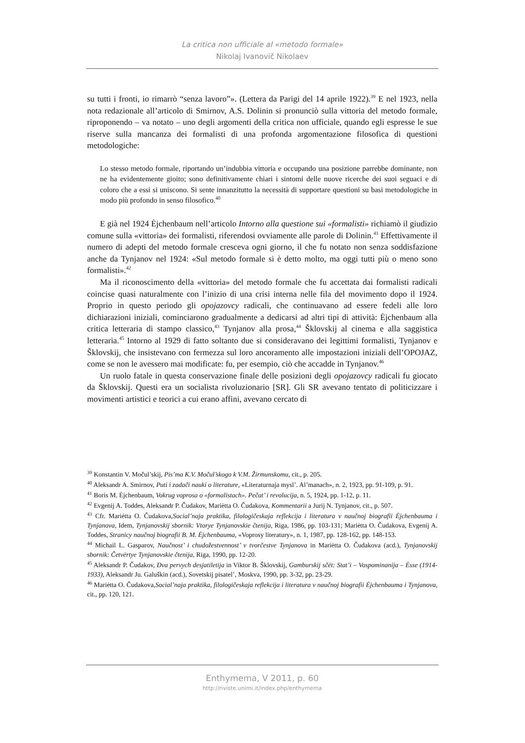La critica non ufficiale al «metodo formale»
Nikolaj Ivanovič Nikolaev
su tutti i fronti, io rimarrò “senza lavoro”». (Lettera da Parigi del 14 aprile 1922).<sup>39</sup> E nel 1923, nella nota redazionale all’articolo di Smirnov, A.S. Dolinin si pronunciò sulla vittoria del metodo formale, riproponendo – va notato – uno degli argomenti della critica non ufficiale, quando egli espresse le sue riserve sulla mancanza dei formalisti di una profonda argomentazione filosofica di questioni metodologiche:
Lo stesso metodo formale, riportando un’indubbia vittoria e occupando una posizione parrebbe dominante, non ne ha evidentemente gioito; sono definitivamente chiari i sintomi delle nuove ricerche dei suoi seguaci e di coloro che a essi si uniscono. Si sente innanzitutto la necessità di supportare questioni su basi metodologiche in modo più profondo in senso filosofico.<sup>40</sup>
E già nel 1924 Ėjchenbaum nell’articolo Intorno alla questione sui «formalisti» richiamò il giudizio comune sulla «vittoria» dei formalisti, riferendosi ovviamente alle parole di Dolinin.<sup>41</sup> Effettivamente il numero di adepti del metodo formale cresceva ogni giorno, il che fu notato non senza soddisfazione anche da Tynjanov nel 1924: «Sul metodo formale si è detto molto, ma oggi tutti più o meno sono formalisti».<sup>42</sup>
Ma il riconoscimento della «vittoria» del metodo formale che fu accettata dai formalisti radicali coincise quasi naturalmente con l’inizio di una crisi interna nelle fila del movimento dopo il 1924. Proprio in questo periodo gli opojazovcy radicali, che continuavano ad essere fedeli alle loro dichiarazioni iniziali, cominciarono gradualmente a dedicarsi ad altri tipi di attività: Ėjchenbaum alla critica letteraria di stampo classico,<sup>43</sup> Tynjanov alla prosa,<sup>44</sup> Šklovskij al cinema e alla saggistica letteraria.<sup>45</sup> Intorno al 1929 di fatto soltanto due si consideravano dei legittimi formalisti, Tynjanov e Šklovskij, che insistevano con fermezza sul loro ancoramento alle impostazioni iniziali dell’OPOJAZ, come se non le avessero mai modificate: fu, per esempio, ciò che accadde in Tynjanov.<sup>46</sup>
Un ruolo fatale in questa conservazione finale delle posizioni degli opojazovcy radicali fu giocato da Šklovskij. Questi era un socialista rivoluzionario [SR]. Gli SR avevano tentato di politicizzare i movimenti artistici e teorici a cui erano affini, avevano cercato di
<sup>39</sup> Konstantin V. Močul’skij, Pis’ma K.V. Močul’skogo k V.M. Žirmunskomu, cit., p. 205.
<sup>40</sup> Aleksandr A. Smirnov, Puti i zadači nauki o literature, «Literaturnaja mysl’. Al’manach», n. 2, 1923, pp. 91-109, p. 91.
<sup>41</sup> Boris M. Ėjchenbaum, Vokrug voprosa o «formalistach». Pečat’ i revolucija, n. 5, 1924, pp. 1-12, p. 11.
<sup>42</sup> Evgenij A. Toddes, Aleksandr P. Čudakov, Mariėtta O. Čudakova, Kommentarii a Jurij N. Tynjanov, cit., p. 507.
<sup>43</sup> Cfr. Mariėtta O. Čudakova,Social’naja praktika, filologičeskaja reflekcija i literatura v naučnoj biografii Ėjchenbauma i Tynjanova, Idem, Tynjanovskij sbornik: Vtorye Tynjanovskie čtenija, Riga, 1986, pp. 103-131; Mariėtta O. Čudakova, Evgenij A. Toddes, Stranicy naučnoj biografii B. M. Ėjchenbauma, «Voprosy literatury», n. 1, 1987, pp. 128-162, pp. 148-153.
<sup>44</sup> Michail L. Gasparov, Naučnost’ i chudožestvennost’ v tvorčestve Tynjanova in Mariėtta O. Čudakova (acd.), Tynjanovskij sbornik: Četvërtye Tynjanovskie čtenija, Riga, 1990, pp. 12-20.
<sup>45</sup> Aleksandr P. Čudakov, Dva pervych desjatiletija in Viktor B. Šklovskij, Gamburskij sčët: Stat’i – Vospominanija – Ėsse (1914-1933), Aleksandr Ju. Galuškin (acd.), Sovetskij pisatel’, Moskva, 1990, pp. 3-32, pp. 23-29.
<sup>46</sup> Mariėtta O. Čudakova,Social’naja praktika, filologičeskaja reflekcija i literatura v naučnoj biografii Ėjchenbauma i Tynjanova, cit., pp. 120, 121.
Enthymema, V 2011, p. 60
http://riviste.unimi.it/index.php/enthymema